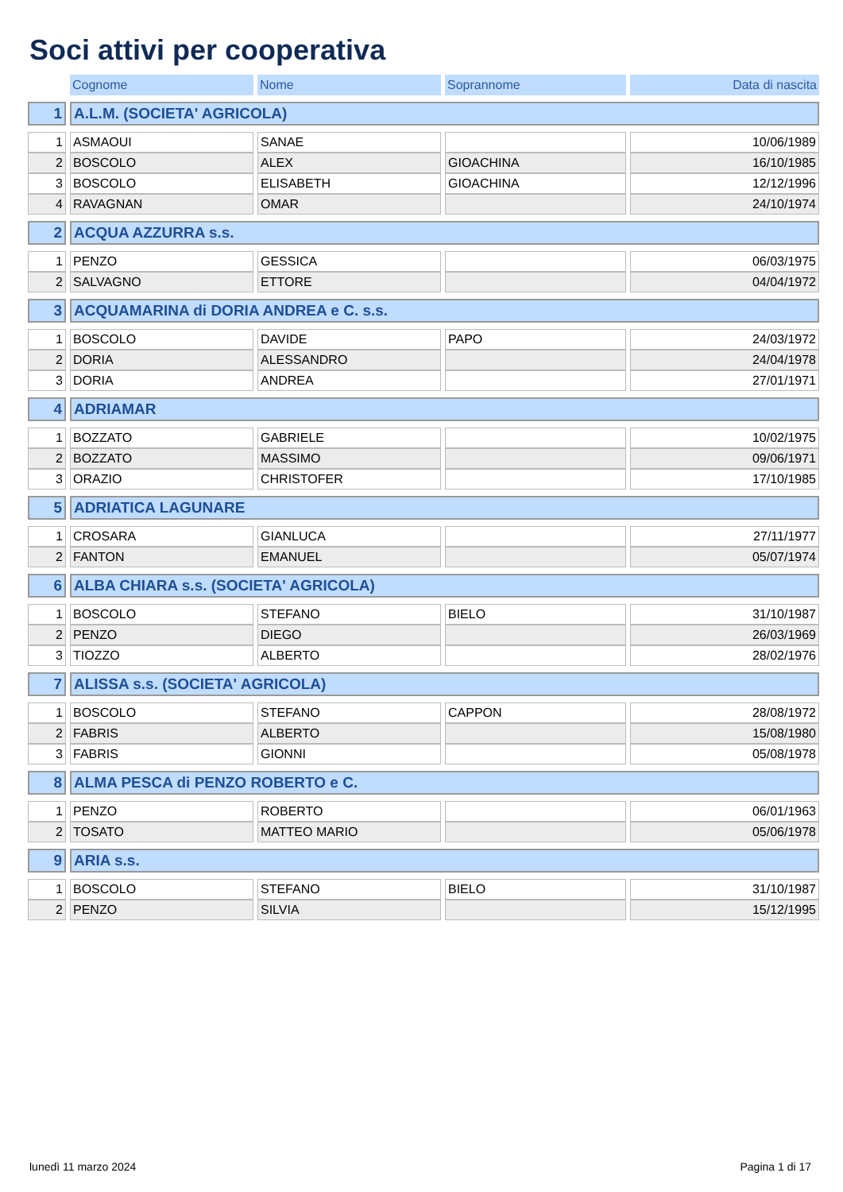Soci attivi per cooperativa
| | Cognome | Nome | Soprannome | Data di nascita |
| 1 | A.L.M. (SOCIETA' AGRICOLA) | | | |
| 1 | ASMAOUI | SANAE | | 10/06/1989 |
| 2 | BOSCOLO | ALEX | GIOACHINA | 16/10/1985 |
| 3 | BOSCOLO | ELISABETH | GIOACHINA | 12/12/1996 |
| 4 | RAVAGNAN | OMAR | | 24/10/1974 |
| 2 | ACQUA AZZURRA s.s. | | | |
| 1 | PENZO | GESSICA | | 06/03/1975 |
| 2 | SALVAGNO | ETTORE | | 04/04/1972 |
| 3 | ACQUAMARINA di DORIA ANDREA e C. s.s. | | | |
| 1 | BOSCOLO | DAVIDE | PAPO | 24/03/1972 |
| 2 | DORIA | ALESSANDRO | | 24/04/1978 |
| 3 | DORIA | ANDREA | | 27/01/1971 |
| 4 | ADRIAMAR | | | |
| 1 | BOZZATO | GABRIELE | | 10/02/1975 |
| 2 | BOZZATO | MASSIMO | | 09/06/1971 |
| 3 | ORAZIO | CHRISTOFER | | 17/10/1985 |
| 5 | ADRIATICA LAGUNARE | | | |
| 1 | CROSARA | GIANLUCA | | 27/11/1977 |
| 2 | FANTON | EMANUEL | | 05/07/1974 |
| 6 | ALBA CHIARA s.s. (SOCIETA' AGRICOLA) | | | |
| 1 | BOSCOLO | STEFANO | BIELO | 31/10/1987 |
| 2 | PENZO | DIEGO | | 26/03/1969 |
| 3 | TIOZZO | ALBERTO | | 28/02/1976 |
| 7 | ALISSA s.s. (SOCIETA' AGRICOLA) | | | |
| 1 | BOSCOLO | STEFANO | CAPPON | 28/08/1972 |
| 2 | FABRIS | ALBERTO | | 15/08/1980 |
| 3 | FABRIS | GIONNI | | 05/08/1978 |
| 8 | ALMA PESCA di PENZO ROBERTO e C. | | | |
| 1 | PENZO | ROBERTO | | 06/01/1963 |
| 2 | TOSATO | MATTEO MARIO | | 05/06/1978 |
| 9 | ARIA s.s. | | | |
| 1 | BOSCOLO | STEFANO | BIELO | 31/10/1987 |
| 2 | PENZO | SILVIA | | 15/12/1995 |
lunedì 11 marzo 2024 Pagina 1 di 17